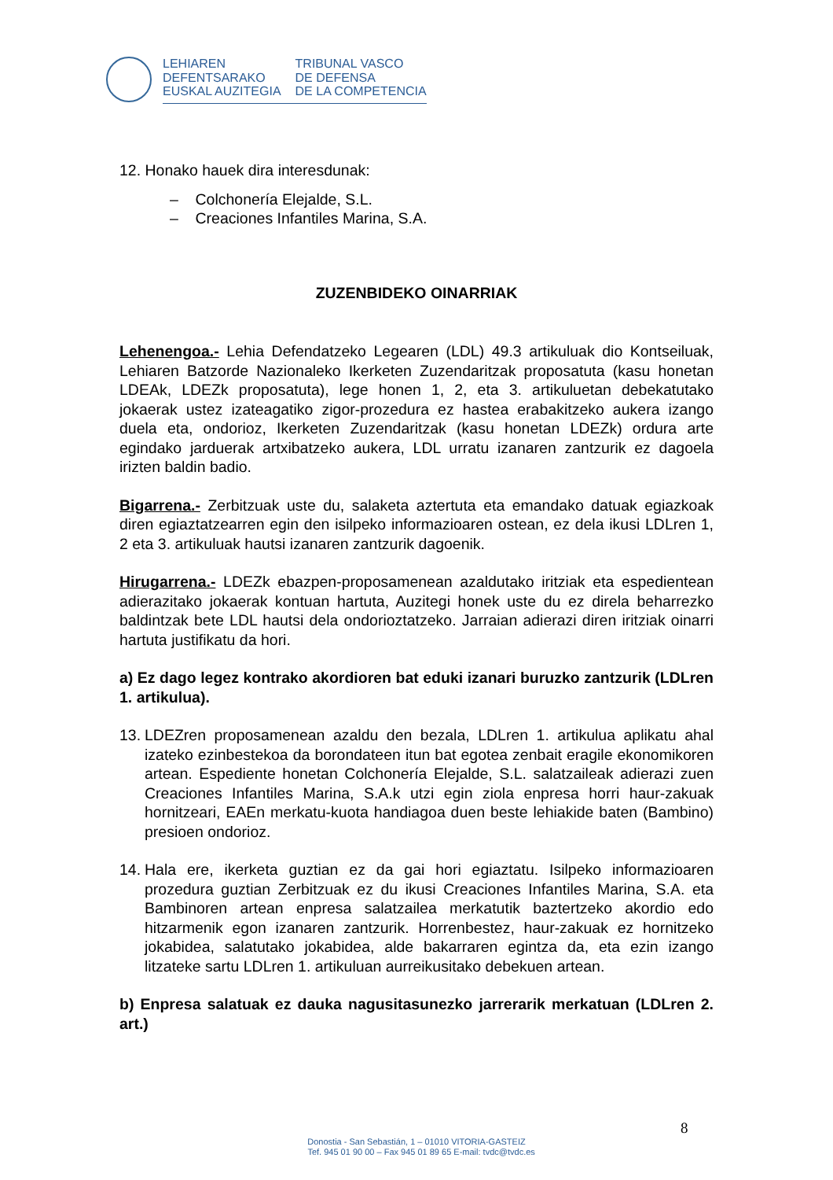LEHIAREN
DEFENTSARAKO
EUSKAL AUZITEGIA
TRIBUNAL VASCO
DE DEFENSA
DE LA COMPETENCIA
12. Honako hauek dira interesdunak:
– Colchonería Elejalde, S.L.
– Creaciones Infantiles Marina, S.A.
ZUZENBIDEKO OINARRIAK
Lehenengoa.- Lehia Defendatzeko Legearen (LDL) 49.3 artikuluak dio Kontseiluak, Lehiaren Batzorde Nazionaleko Ikerketen Zuzendaritzak proposatuta (kasu honetan LDEAk, LDEZk proposatuta), lege honen 1, 2, eta 3. artikuluetan debekatutako jokaerak ustez izateagatiko zigor-prozedura ez hastea erabakitzeko aukera izango duela eta, ondorioz, Ikerketen Zuzendaritzak (kasu honetan LDEZk) ordura arte egindako jarduerak artxibatzeko aukera, LDL urratu izanaren zantzurik ez dagoela irizten baldin badio.
Bigarrena.- Zerbitzuak uste du, salaketa aztertuta eta emandako datuak egiazkoak diren egiaztatzearren egin den isilpeko informazioaren ostean, ez dela ikusi LDLren 1, 2 eta 3. artikuluak hautsi izanaren zantzurik dagoenik.
Hirugarrena.- LDEZk ebazpen-proposamenean azaldutako iritziak eta espedientean adierazitako jokaerak kontuan hartuta, Auzitegi honek uste du ez direla beharrezko baldintzak bete LDL hautsi dela ondorioztatzeko. Jarraian adierazi diren iritziak oinarri hartuta justifikatu da hori.
a) Ez dago legez kontrako akordioren bat eduki izanari buruzko zantzurik (LDLren 1. artikulua).
13.
LDEZren proposamenean azaldu den bezala, LDLren 1. artikulua aplikatu ahal izateko ezinbestekoa da borondateen itun bat egotea zenbait eragile ekonomikoren artean. Espediente honetan Colchonería Elejalde, S.L. salatzaileak adierazi zuen Creaciones Infantiles Marina, S.A.k utzi egin ziola enpresa horri haur-zakuak hornitzeari, EAEn merkatu-kuota handiagoa duen beste lehiakide baten (Bambino) presioen ondorioz.
14.
Hala ere, ikerketa guztian ez da gai hori egiaztatu. Isilpeko informazioaren prozedura guztian Zerbitzuak ez du ikusi Creaciones Infantiles Marina, S.A. eta Bambinoren artean enpresa salatzailea merkatutik baztertzeko akordio edo hitzarmenik egon izanaren zantzurik. Horrenbestez, haur-zakuak ez hornitzeko jokabidea, salatutako jokabidea, alde bakarraren egintza da, eta ezin izango litzateke sartu LDLren 1. artikuluan aurreikusitako debekuen artean.
b) Enpresa salatuak ez dauka nagusitasunezko jarrerarik merkatuan (LDLren 2. art.)
8
Donostia - San Sebastián, 1 – 01010 VITORIA-GASTEIZ
Tef. 945 01 90 00 – Fax 945 01 89 65 E-mail: tvdc@tvdc.es